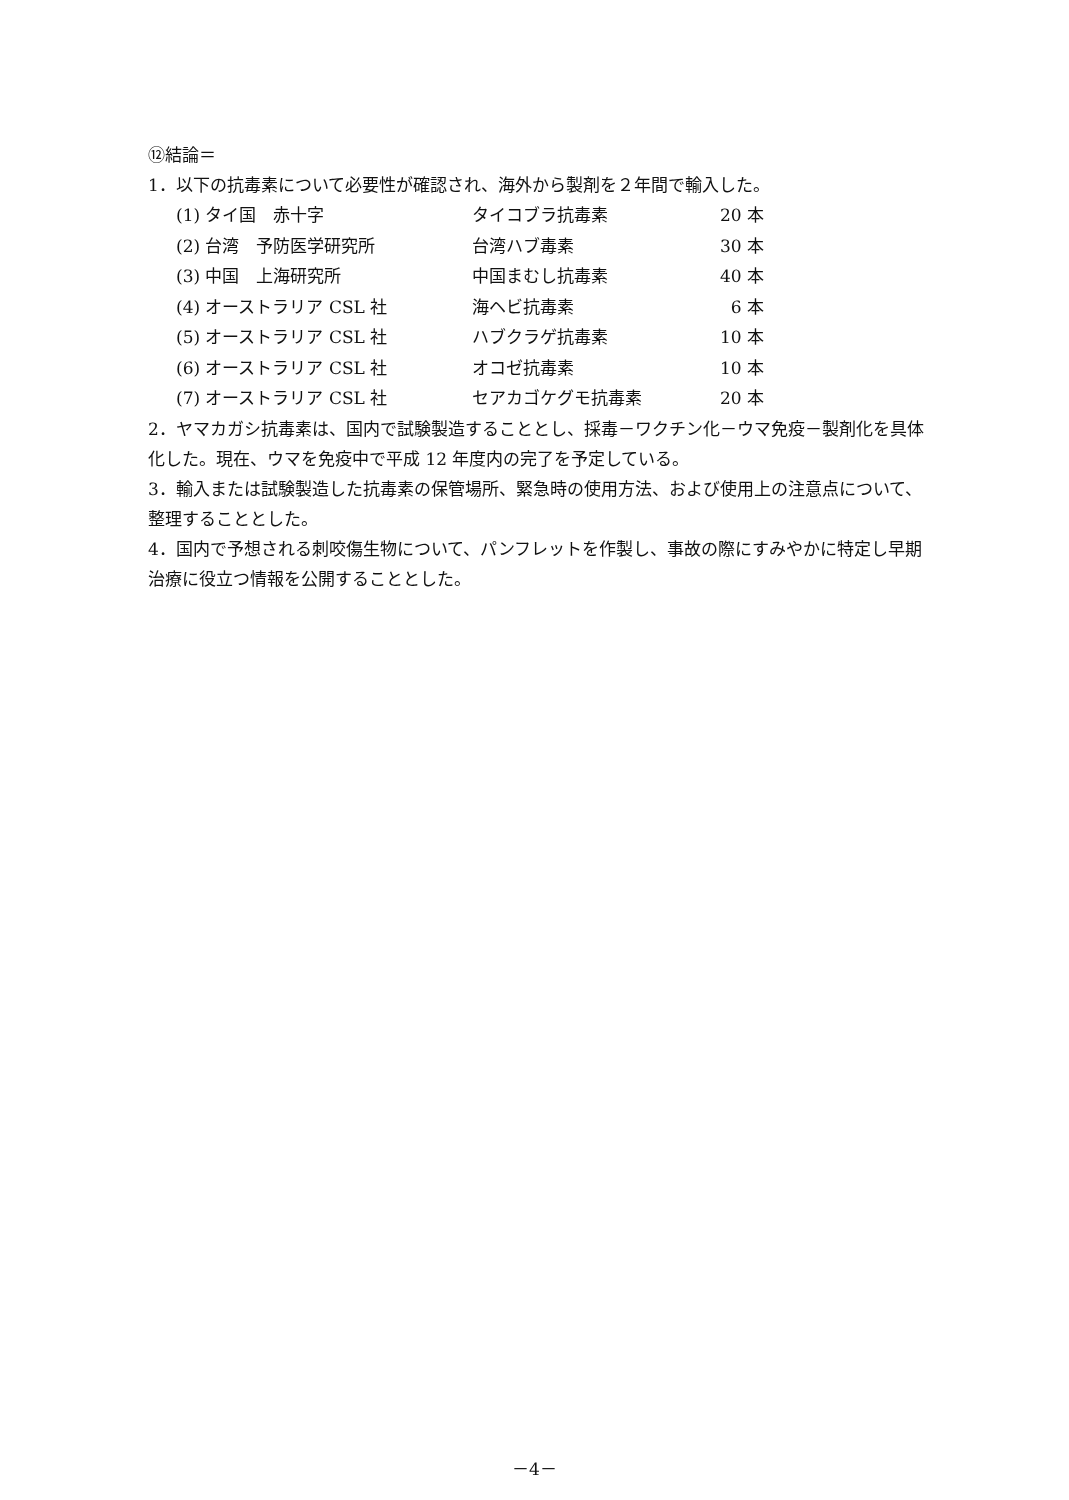⑫結論＝
1．以下の抗毒素について必要性が確認され、海外から製剤を２年間で輸入した。
| (1) タイ国 赤十字 | タイコブラ抗毒素 | 20 本 |
| (2) 台湾 予防医学研究所 | 台湾ハブ毒素 | 30 本 |
| (3) 中国 上海研究所 | 中国まむし抗毒素 | 40 本 |
| (4) オーストラリア CSL 社 | 海ヘビ抗毒素 | 6 本 |
| (5) オーストラリア CSL 社 | ハブクラゲ抗毒素 | 10 本 |
| (6) オーストラリア CSL 社 | オコゼ抗毒素 | 10 本 |
| (7) オーストラリア CSL 社 | セアカゴケグモ抗毒素 | 20 本 |
2．ヤマカガシ抗毒素は、国内で試験製造することとし、採毒－ワクチン化－ウマ免疫－製剤化を具体化した。現在、ウマを免疫中で平成 12 年度内の完了を予定している。
3．輸入または試験製造した抗毒素の保管場所、緊急時の使用方法、および使用上の注意点について、整理することとした。
4．国内で予想される刺咬傷生物について、パンフレットを作製し、事故の際にすみやかに特定し早期治療に役立つ情報を公開することとした。
－4－